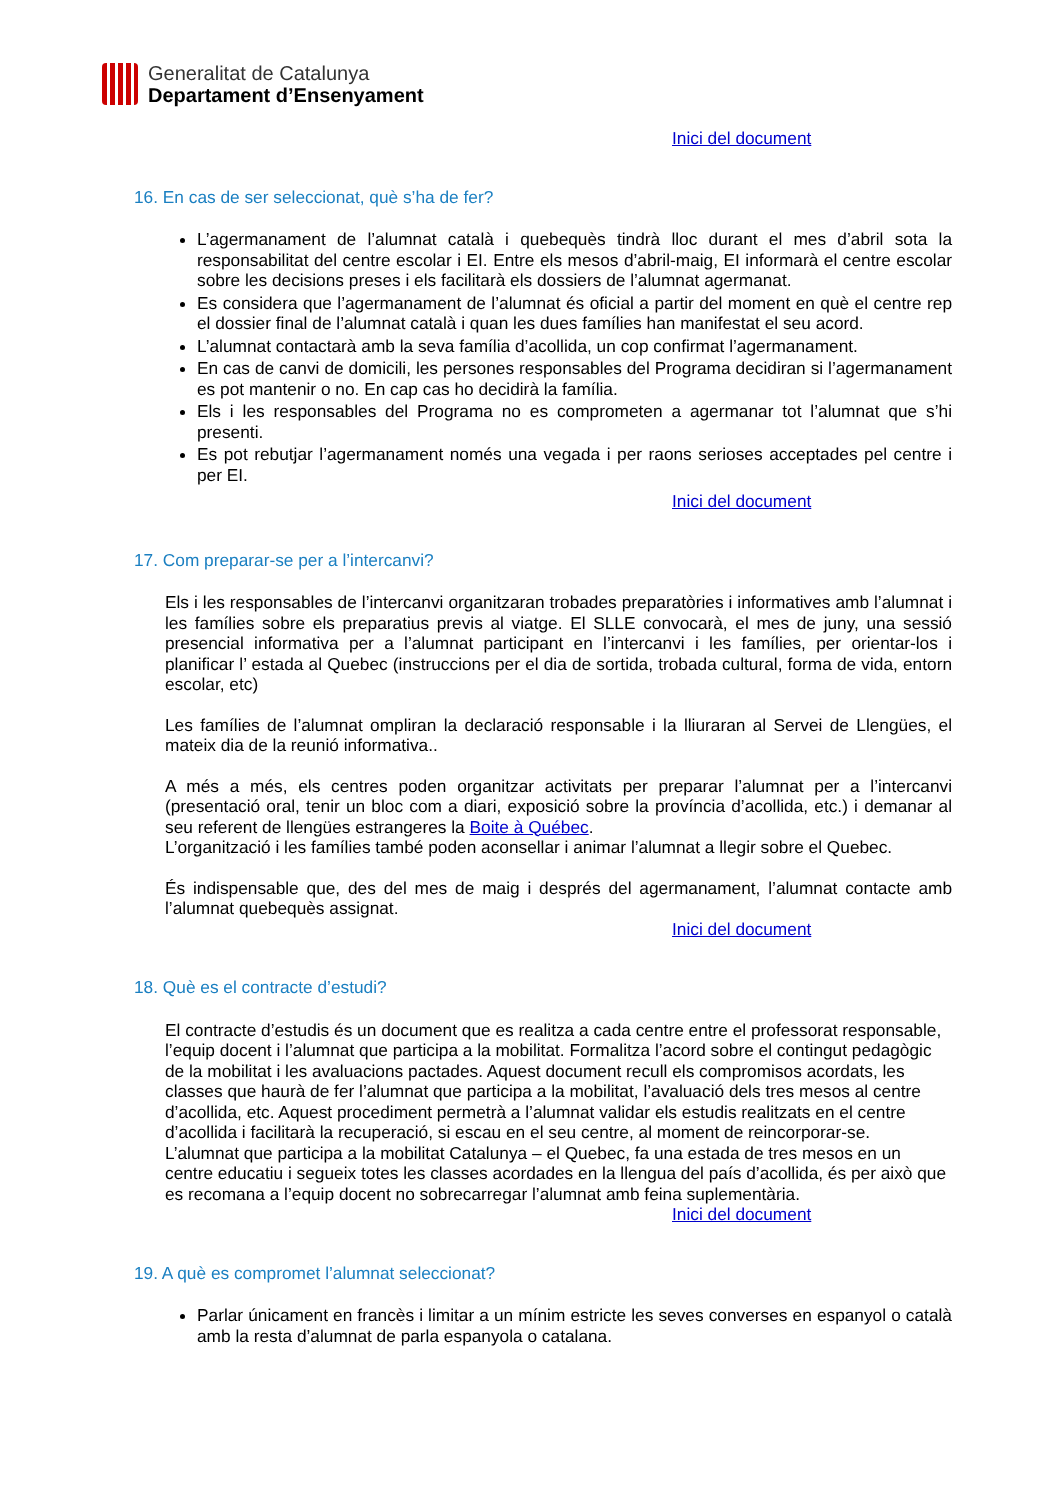Generalitat de Catalunya
Departament d’Ensenyament
Inici del document
16. En cas de ser seleccionat, què s’ha de fer?
L’agermanament de l’alumnat català i quebequès tindrà lloc durant el mes d’abril sota la responsabilitat del centre escolar i EI. Entre els mesos d’abril-maig, EI informarà el centre escolar sobre les decisions preses i els facilitarà els dossiers de l’alumnat agermanat.
Es considera que l’agermanament de l’alumnat és oficial a partir del moment en què el centre rep el dossier final de l’alumnat català i quan les dues famílies han manifestat el seu acord.
L’alumnat contactarà amb la seva família d’acollida, un cop confirmat l’agermanament.
En cas de canvi de domicili, les persones responsables del Programa decidiran si l’agermanament es pot mantenir o no. En cap cas ho decidirà la família.
Els i les responsables del Programa no es comprometen a agermanar tot l’alumnat que s’hi presenti.
Es pot rebutjar l’agermanament només una vegada i per raons serioses acceptades pel centre i per EI.
Inici del document
17. Com preparar-se per a l’intercanvi?
Els i les responsables de l’intercanvi organitzaran trobades preparatòries i informatives amb l’alumnat i les famílies sobre els preparatius previs al viatge. El SLLE convocarà, el mes de juny, una sessió presencial informativa per a l’alumnat participant en l’intercanvi i les famílies, per orientar-los i planificar l’ estada al Quebec (instruccions per el dia de sortida, trobada cultural, forma de vida, entorn escolar, etc)
Les famílies de l’alumnat ompliran la declaració responsable i la lliuraran al Servei de Llengües, el mateix dia de la reunió informativa..
A més a més, els centres poden organitzar activitats per preparar l’alumnat per a l’intercanvi (presentació oral, tenir un bloc com a diari, exposició sobre la província d’acollida, etc.) i demanar al seu referent de llengües estrangeres la Boite à Québec.
L’organització i les famílies també poden aconsellar i animar l’alumnat a llegir sobre el Quebec.
És indispensable que, des del mes de maig i després del agermanament, l’alumnat contacte amb l’alumnat quebequès assignat.
Inici del document
18. Què es el contracte d’estudi?
El contracte d’estudis és un document que es realitza a cada centre entre el professorat responsable, l’equip docent i l’alumnat que participa a la mobilitat. Formalitza l’acord sobre el contingut pedagògic de la mobilitat i les avaluacions pactades. Aquest document recull els compromisos acordats, les classes que haurà de fer l’alumnat que participa a la mobilitat, l’avaluació dels tres mesos al centre d’acollida, etc. Aquest procediment permetrà a l’alumnat validar els estudis realitzats en el centre d’acollida i facilitarà la recuperació, si escau en el seu centre, al moment de reincorporar-se.
L’alumnat que participa a la mobilitat Catalunya – el Quebec, fa una estada de tres mesos en un centre educatiu i segueix totes les classes acordades en la llengua del país d’acollida, és per això que es recomana a l’equip docent no sobrecarregar l’alumnat amb feina suplementària.
Inici del document
19. A què es compromet l’alumnat seleccionat?
Parlar únicament en francès i limitar a un mínim estricte les seves converses en espanyol o català amb la resta d’alumnat de parla espanyola o catalana.